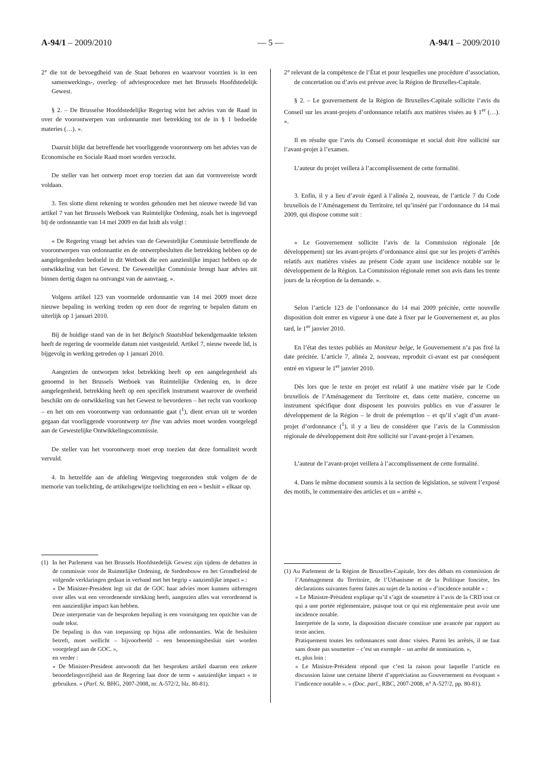A-94/1 – 2009/2010 — 5 — A-94/1 – 2009/2010
2° die tot de bevoegdheid van de Staat behoren en waarvoor voorzien is in een samenwerkings-, overleg- of adviesprocedure met het Brussels Hoofdstedelijk Gewest.
§ 2. – De Brusselse Hoofdstedelijke Regering wint het advies van de Raad in over de voorontwerpen van ordonnantie met betrekking tot de in § 1 bedoelde materies (…). ».
Daaruit blijkt dat betreffende het voorliggende voorontwerp om het advies van de Economische en Sociale Raad moet worden verzocht.
De steller van het ontwerp moet erop toezien dat aan dat vormvereiste wordt voldaan.
3. Ten slotte dient rekening te worden gehouden met het nieuwe tweede lid van artikel 7 van het Brussels Wetboek van Ruimtelijke Ordening, zoals het is ingevoegd bij de ordonnantie van 14 mei 2009 en dat luidt als volgt :
« De Regering vraagt het advies van de Gewestelijke Commissie betreffende de voorontwerpen van ordonnantie en de ontwerpbesluiten die betrekking hebben op de aangelegenheden bedoeld in dit Wetboek die een aanzienlijke impact hebben op de ontwikkeling van het Gewest. De Gewestelijke Commissie brengt haar advies uit binnen dertig dagen na ontvangst van de aanvraag. ».
Volgens artikel 123 van voormelde ordonnantie van 14 mei 2009 moet deze nieuwe bepaling in werking treden op een door de regering te bepalen datum en uiterlijk op 1 januari 2010.
Bij de huidige stand van de in het Belgisch Staatsblad bekendgemaakte teksten heeft de regering de voormelde datum niet vastgesteld. Artikel 7, nieuw tweede lid, is bijgevolg in werking getreden op 1 januari 2010.
Aangezien de ontworpen tekst betrekking heeft op een aangelegenheid als genoemd in het Brussels Wetboek van Ruimtelijke Ordening en, in deze aangelegenheid, betrekking heeft op een specifiek instrument waarover de overheid beschikt om de ontwikkeling van het Gewest te bevorderen – het recht van voorkoop – en het om een voorontwerp van ordonnantie gaat (<sup>1</sup>), dient ervan uit te worden gegaan dat voorliggende voorontwerp ter fine van advies moet worden voorgelegd aan de Gewestelijke Ontwikkelingscommissie.
De steller van het voorontwerp moet erop toezien dat deze formaliteit wordt vervuld.
4. In hetzelfde aan de afdeling Wetgeving toegezonden stuk volgen de de memorie van toelichting, de artikelsgewijze toelichting en een « besluit » elkaar op.
(1) In het Parlement van het Brussels Hoofdstedelijk Gewest zijn tijdens de debatten in de commissie voor de Ruimtelijke Ordening, de Stedenbouw en het Grondbeleid de volgende verklaringen gedaan in verband met het begrip « aanzienlijke impact » :
« De Minister-President legt uit dat de GOC haar advies moet kunnen uitbrengen over alles wat een verordenende strekking heeft, aangezien alles wat verordenend is een aanzienlijke impact kan hebben.
Deze interpretatie van de besproken bepaling is een vooruitgang ten opzichte van de oude tekst.
De bepaling is dus van toepassing op bijna alle ordonnanties. Wat de besluiten betreft, moet wellicht – bijvoorbeeld – een benoemingsbesluit niet worden voorgelegd aan de GOC. »,
en verder :
« De Minister-President antwoordt dat het besproken artikel daarom een zekere beoordelingsvrijheid aan de Regering laat door de term « aanzienlijke impact » te gebruiken. » (Parl. St. BHG, 2007-2008, nr. A-572/2, blz. 80-81).
2° relevant de la compétence de l’État et pour lesquelles une procédure d’association, de concertation ou d’avis est prévue avec la Région de Bruxelles-Capitale.
§ 2. – Le gouvernement de la Région de Bruxelles-Capitale sollicite l’avis du Conseil sur les avant-projets d’ordonnance relatifs aux matières visées au § 1<sup>er</sup> (…). ».
Il en résulte que l’avis du Conseil économique et social doit être sollicité sur l’avant-projet à l’examen.
L’auteur du projet veillera à l’accomplissement de cette formalité.
3. Enfin, il y a lieu d’avoir égard à l’alinéa 2, nouveau, de l’article 7 du Code bruxellois de l’Aménagement du Territoire, tel qu’inséré par l’ordonnance du 14 mai 2009, qui dispose comme suit :
« Le Gouvernement sollicite l’avis de la Commission régionale [de développement] sur les avant-projets d’ordonnance ainsi que sur les projets d’arrêtés relatifs aux matières visées au présent Code ayant une incidence notable sur le développement de la Région. La Commission régionale remet son avis dans les trente jours de la réception de la demande. ».
Selon l’article 123 de l’ordonnance du 14 mai 2009 précitée, cette nouvelle disposition doit entrer en vigueur à une date à fixer par le Gouvernement et, au plus tard, le 1<sup>er</sup> janvier 2010.
En l’état des textes publiés au Moniteur belge, le Gouvernement n’a pas fixé la date précitée. L’article 7, alinéa 2, nouveau, reproduit ci-avant est par conséquent entré en vigueur le 1<sup>er</sup> janvier 2010.
Dès lors que le texte en projet est relatif à une matière visée par le Code bruxellois de l’Aménagement du Territoire et, dans cette matière, concerne un instrument spécifique dont disposent les pouvoirs publics en vue d’assurer le développement de la Région – le droit de préemption – et qu’il s’agit d’un avant-projet d’ordonnance (<sup>1</sup>), il y a lieu de considérer que l’avis de la Commission régionale de développement doit être sollicité sur l’avant-projet à l’examen.
L’auteur de l’avant-projet veillera à l’accomplissement de cette formalité.
4. Dans le même document soumis à la section de législation, se suivent l’exposé des motifs, le commentaire des articles et un « arrêté ».
(1) Au Parlement de la Région de Bruxelles-Capitale, lors des débats en commission de l’Aménagement du Territoire, de l’Urbanisme et de la Politique foncière, les déclarations suivantes furent faites au sujet de la notion « d’incidence notable » :
« Le Ministre-Président explique qu’il s’agit de soumettre à l’avis de la CRD tout ce qui a une portée réglementaire, puisque tout ce qui est réglementaire peut avoir une incidence notable.
Interprétée de la sorte, la disposition discutée constitue une avancée par rapport au texte ancien.
Pratiquement toutes les ordonnances sont donc visées. Parmi les arrêtés, il ne faut sans doute pas soumettre – c’est un exemple – un arrêté de nomination. »,
et, plus loin :
« Le Ministre-Président répond que c’est la raison pour laquelle l’article en discussion laisse une certaine liberté d’appréciation au Gouvernement en évoquant « l’indicence notable ». » (Doc. parl., RBC, 2007-2008, n° A-527/2, pp. 80-81).